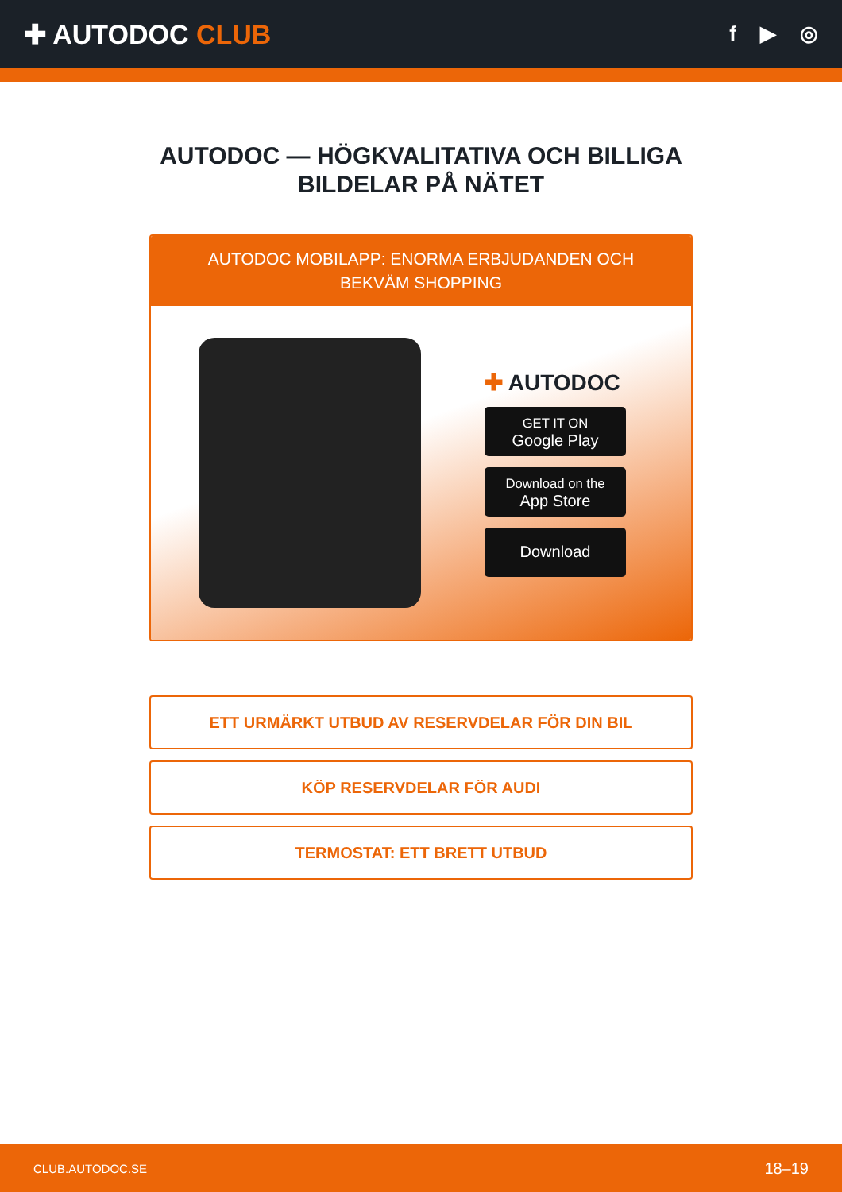✚ AUTODOC CLUB
f ▶ ◎
AUTODOC — HÖGKVALITATIVA OCH BILLIGA BILDELAR PÅ NÄTET
AUTODOC MOBILAPP: ENORMA ERBJUDANDEN OCH BEKVÄM SHOPPING
✚ AUTODOC
GET IT ON
Google Play
Download on the
App Store
Download
ETT URMÄRKT UTBUD AV RESERVDELAR FÖR DIN BIL
KÖP RESERVDELAR FÖR AUDI
TERMOSTAT: ETT BRETT UTBUD
CLUB.AUTODOC.SE 18–19